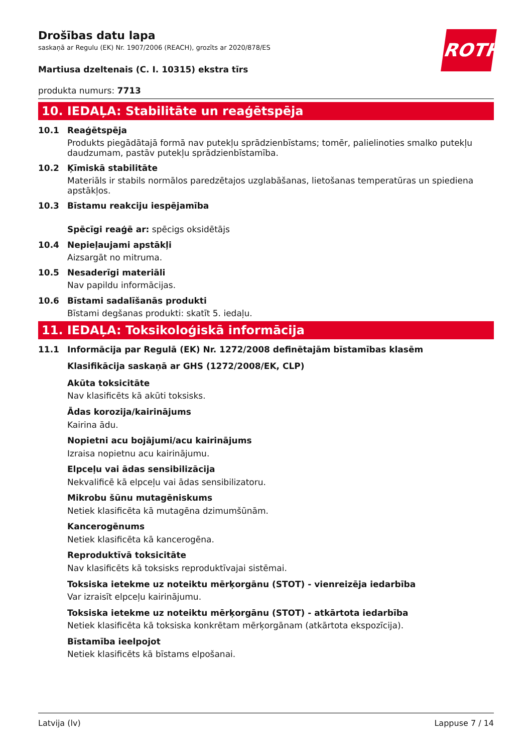Drošības datu lapa
saskaņā ar Regulu (EK) Nr. 1907/2006 (REACH), grozīts ar 2020/878/ES
ROTH
Martiusa dzeltenais (C. I. 10315) ekstra tīrs
produkta numurs: 7713
10. IEDAĻA: Stabilitāte un reaģētspēja
10.1 Reaģētspēja
Produkts piegādātajā formā nav putekļu sprādzienbīstams; tomēr, palielinoties smalko putekļu daudzumam, pastāv putekļu sprādzienbīstamība.
10.2 Ķīmiskā stabilitāte
Materiāls ir stabils normālos paredzētajos uzglabāšanas, lietošanas temperatūras un spiediena apstākļos.
10.3 Bīstamu reakciju iespējamība
Spēcīgi reaģē ar: spēcigs oksidētājs
10.4 Nepieļaujami apstākļi
Aizsargāt no mitruma.
10.5 Nesaderīgi materiāli
Nav papildu informācijas.
10.6 Bīstami sadalīšanās produkti
Bīstami degšanas produkti: skatīt 5. iedaļu.
11. IEDAĻA: Toksikoloģiskā informācija
11.1 Informācija par Regulā (EK) Nr. 1272/2008 definētajām bīstamības klasēm
Klasifikācija saskaņā ar GHS (1272/2008/EK, CLP)
Akūta toksicitāte
Nav klasificēts kā akūti toksisks.
Ādas korozija/kairinājums
Kairina ādu.
Nopietni acu bojājumi/acu kairinājums
Izraisa nopietnu acu kairinājumu.
Elpceļu vai ādas sensibilizācija
Nekvalificē kā elpceļu vai ādas sensibilizatoru.
Mikrobu šūnu mutagēniskums
Netiek klasificēta kā mutagēna dzimumšūnām.
Kancerogēnums
Netiek klasificēta kā kancerogēna.
Reproduktīvā toksicitāte
Nav klasificēts kā toksisks reproduktīvajai sistēmai.
Toksiska ietekme uz noteiktu mērķorgānu (STOT) - vienreizēja iedarbība
Var izraisīt elpceļu kairinājumu.
Toksiska ietekme uz noteiktu mērķorgānu (STOT) - atkārtota iedarbība
Netiek klasificēta kā toksiska konkrētam mērķorgānam (atkārtota ekspozīcija).
Bīstamība ieelpojot
Netiek klasificēts kā bīstams elpošanai.
Latvija (lv) Lappuse 7 / 14